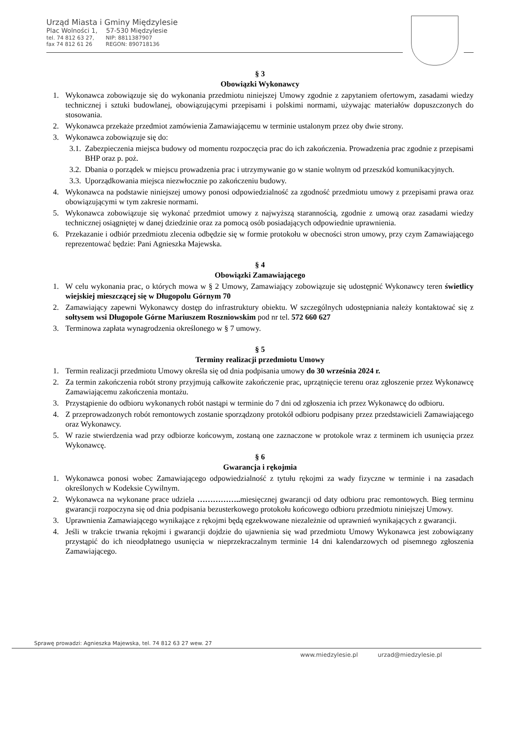Urząd Miasta i Gminy Międzylesie
Plac Wolności 1, 57-530 Międzylesie
tel. 74 812 63 27, NIP: 8811387907
fax 74 812 61 26 REGON: 890718136
§ 3
Obowiązki Wykonawcy
1. Wykonawca zobowiązuje się do wykonania przedmiotu niniejszej Umowy zgodnie z zapytaniem ofertowym, zasadami wiedzy technicznej i sztuki budowlanej, obowiązującymi przepisami i polskimi normami, używając materiałów dopuszczonych do stosowania.
2. Wykonawca przekaże przedmiot zamówienia Zamawiającemu w terminie ustalonym przez oby dwie strony.
3. Wykonawca zobowiązuje się do:
3.1. Zabezpieczenia miejsca budowy od momentu rozpoczęcia prac do ich zakończenia. Prowadzenia prac zgodnie z przepisami BHP oraz p. poż.
3.2. Dbania o porządek w miejscu prowadzenia prac i utrzymywanie go w stanie wolnym od przeszkód komunikacyjnych.
3.3. Uporządkowania miejsca niezwłocznie po zakończeniu budowy.
4. Wykonawca na podstawie niniejszej umowy ponosi odpowiedzialność za zgodność przedmiotu umowy z przepisami prawa oraz obowiązującymi w tym zakresie normami.
5. Wykonawca zobowiązuje się wykonać przedmiot umowy z najwyższą starannością, zgodnie z umową oraz zasadami wiedzy technicznej osiągniętej w danej dziedzinie oraz za pomocą osób posiadających odpowiednie uprawnienia.
6. Przekazanie i odbiór przedmiotu zlecenia odbędzie się w formie protokołu w obecności stron umowy, przy czym Zamawiającego reprezentować będzie: Pani Agnieszka Majewska.
§ 4
Obowiązki Zamawiającego
1. W celu wykonania prac, o których mowa w § 2 Umowy, Zamawiający zobowiązuje się udostępnić Wykonawcy teren świetlicy wiejskiej mieszczącej się w Długopolu Górnym 70
2. Zamawiający zapewni Wykonawcy dostęp do infrastruktury obiektu. W szczególnych udostępniania należy kontaktować się z sołtysem wsi Długopole Górne Mariuszem Roszniowskim pod nr tel. 572 660 627
3. Terminowa zapłata wynagrodzenia określonego w § 7 umowy.
§ 5
Terminy realizacji przedmiotu Umowy
1. Termin realizacji przedmiotu Umowy określa się od dnia podpisania umowy do 30 września 2024 r.
2. Za termin zakończenia robót strony przyjmują całkowite zakończenie prac, uprzątnięcie terenu oraz zgłoszenie przez Wykonawcę Zamawiającemu zakończenia montażu.
3. Przystąpienie do odbioru wykonanych robót nastąpi w terminie do 7 dni od zgłoszenia ich przez Wykonawcę do odbioru.
4. Z przeprowadzonych robót remontowych zostanie sporządzony protokół odbioru podpisany przez przedstawicieli Zamawiającego oraz Wykonawcy.
5. W razie stwierdzenia wad przy odbiorze końcowym, zostaną one zaznaczone w protokole wraz z terminem ich usunięcia przez Wykonawcę.
§ 6
Gwarancja i rękojmia
1. Wykonawca ponosi wobec Zamawiającego odpowiedzialność z tytułu rękojmi za wady fizyczne w terminie i na zasadach określonych w Kodeksie Cywilnym.
2. Wykonawca na wykonane prace udziela …………….. miesięcznej gwarancji od daty odbioru prac remontowych. Bieg terminu gwarancji rozpoczyna się od dnia podpisania bezusterkowego protokołu końcowego odbioru przedmiotu niniejszej Umowy.
3. Uprawnienia Zamawiającego wynikające z rękojmi będą egzekwowane niezależnie od uprawnień wynikających z gwarancji.
4. Jeśli w trakcie trwania rękojmi i gwarancji dojdzie do ujawnienia się wad przedmiotu Umowy Wykonawca jest zobowiązany przystąpić do ich nieodpłatnego usunięcia w nieprzekraczalnym terminie 14 dni kalendarzowych od pisemnego zgłoszenia Zamawiającego.
Sprawę prowadzi: Agnieszka Majewska, tel. 74 812 63 27 wew. 27
www.miedzylesie.pl urzad@miedzylesie.pl